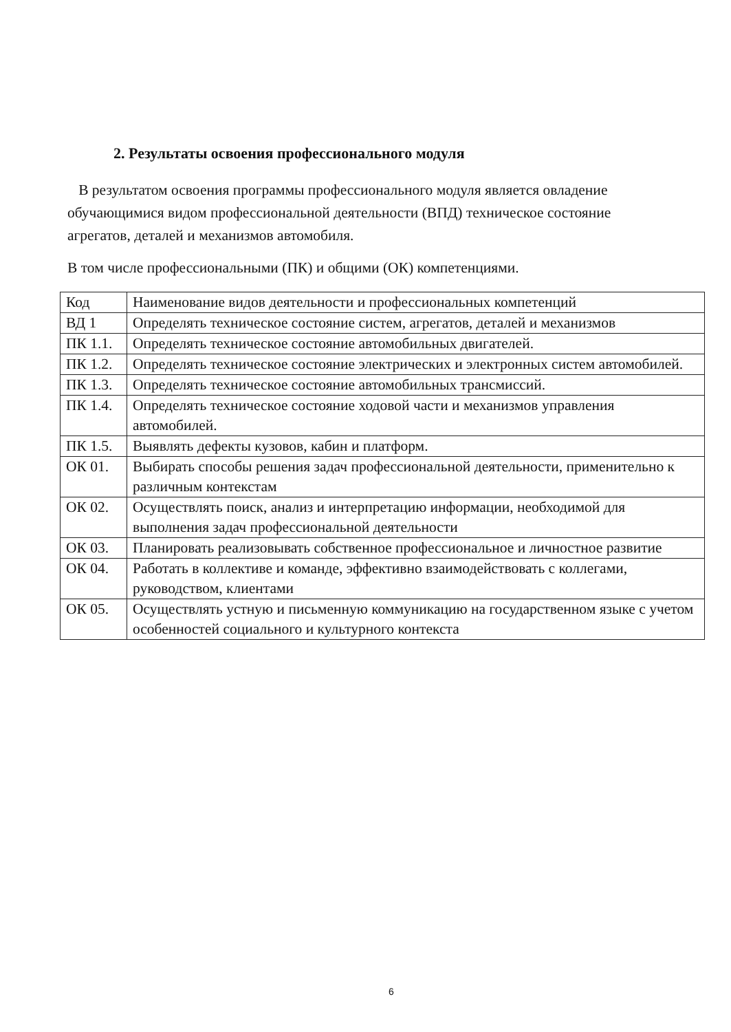2. Результаты освоения профессионального модуля
В результатом освоения программы профессионального модуля является овладение обучающимися видом профессиональной деятельности (ВПД) техническое состояние агрегатов, деталей и механизмов автомобиля.
В том числе профессиональными (ПК) и общими (ОК) компетенциями.
| Код | Наименование видов деятельности и профессиональных компетенций |
| ВД 1 | Определять техническое состояние систем, агрегатов, деталей и механизмов |
| ПК 1.1. | Определять техническое состояние автомобильных двигателей. |
| ПК 1.2. | Определять техническое состояние электрических и электронных систем автомобилей. |
| ПК 1.3. | Определять техническое состояние автомобильных трансмиссий. |
| ПК 1.4. | Определять техническое состояние ходовой части и механизмов управления автомобилей. |
| ПК 1.5. | Выявлять дефекты кузовов, кабин и платформ. |
| ОК 01. | Выбирать способы решения задач профессиональной деятельности, применительно к различным контекстам |
| ОК 02. | Осуществлять поиск, анализ и интерпретацию информации, необходимой для выполнения задач профессиональной деятельности |
| ОК 03. | Планировать реализовывать собственное профессиональное и личностное развитие |
| ОК 04. | Работать в коллективе и команде, эффективно взаимодействовать с коллегами, руководством, клиентами |
| ОК 05. | Осуществлять устную и письменную коммуникацию на государственном языке с учетом особенностей социального и культурного контекста |
6